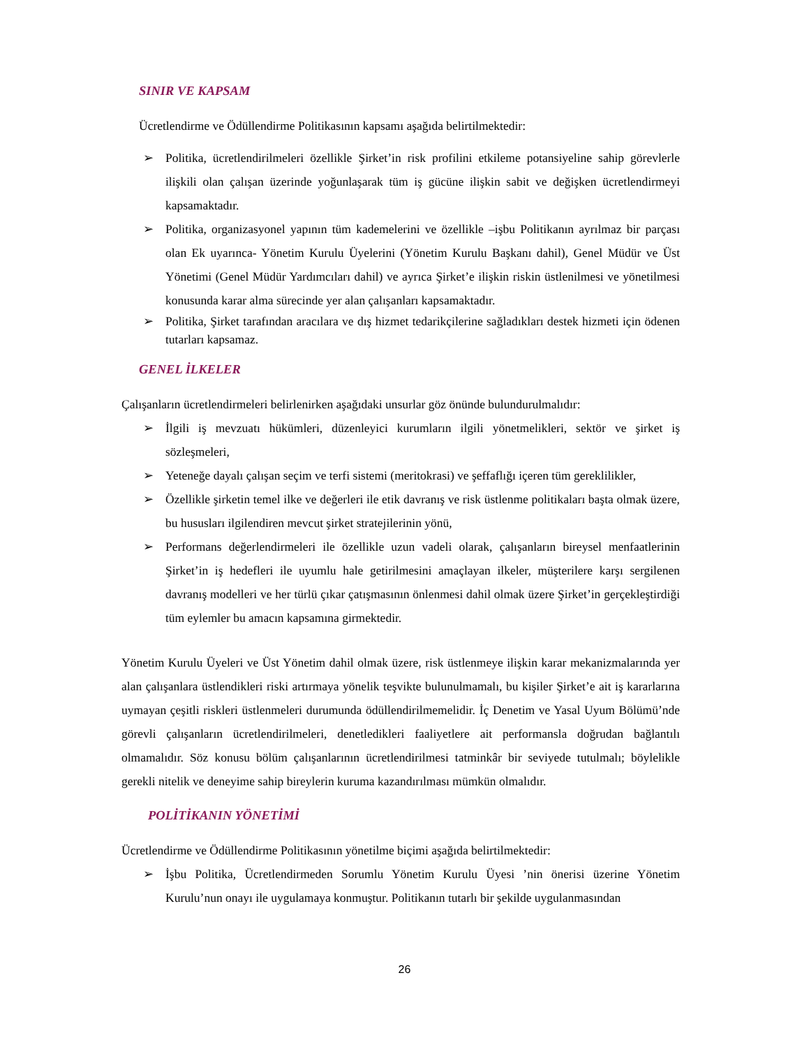SINIR VE KAPSAM
Ücretlendirme ve Ödüllendirme Politikasının kapsamı aşağıda belirtilmektedir:
➢ Politika, ücretlendirilmeleri özellikle Şirket’in risk profilini etkileme potansiyeline sahip görevlerle ilişkili olan çalışan üzerinde yoğunlaşarak tüm iş gücüne ilişkin sabit ve değişken ücretlendirmeyi kapsamaktadır.
➢ Politika, organizasyonel yapının tüm kademelerini ve özellikle –işbu Politikanın ayrılmaz bir parçası olan Ek uyarınca- Yönetim Kurulu Üyelerini (Yönetim Kurulu Başkanı dahil), Genel Müdür ve Üst Yönetimi (Genel Müdür Yardımcıları dahil) ve ayrıca Şirket’e ilişkin riskin üstlenilmesi ve yönetilmesi konusunda karar alma sürecinde yer alan çalışanları kapsamaktadır.
➢ Politika, Şirket tarafından aracılara ve dış hizmet tedarikçilerine sağladıkları destek hizmeti için ödenen tutarları kapsamaz.
GENEL İLKELER
Çalışanların ücretlendirmeleri belirlenirken aşağıdaki unsurlar göz önünde bulundurulmalıdır:
➢ İlgili iş mevzuatı hükümleri, düzenleyici kurumların ilgili yönetmelikleri, sektör ve şirket iş sözleşmeleri,
➢ Yeteneğe dayalı çalışan seçim ve terfi sistemi (meritokrasi) ve şeffaflığı içeren tüm gereklilikler,
➢ Özellikle şirketin temel ilke ve değerleri ile etik davranış ve risk üstlenme politikaları başta olmak üzere, bu hususları ilgilendiren mevcut şirket stratejilerinin yönü,
➢ Performans değerlendirmeleri ile özellikle uzun vadeli olarak, çalışanların bireysel menfaatlerinin Şirket’in iş hedefleri ile uyumlu hale getirilmesini amaçlayan ilkeler, müşterilere karşı sergilenen davranış modelleri ve her türlü çıkar çatışmasının önlenmesi dahil olmak üzere Şirket’in gerçekleştirdiği tüm eylemler bu amacın kapsamına girmektedir.
Yönetim Kurulu Üyeleri ve Üst Yönetim dahil olmak üzere, risk üstlenmeye ilişkin karar mekanizmalarında yer alan çalışanlara üstlendikleri riski artırmaya yönelik teşvikte bulunulmamalı, bu kişiler Şirket’e ait iş kararlarına uymayan çeşitli riskleri üstlenmeleri durumunda ödüllendirilmemelidir. İç Denetim ve Yasal Uyum Bölümü’nde görevli çalışanların ücretlendirilmeleri, denetledikleri faaliyetlere ait performansla doğrudan bağlantılı olmamalıdır. Söz konusu bölüm çalışanlarının ücretlendirilmesi tatminkâr bir seviyede tutulmalı; böylelikle gerekli nitelik ve deneyime sahip bireylerin kuruma kazandırılması mümkün olmalıdır.
POLİTİKANIN YÖNETİMİ
Ücretlendirme ve Ödüllendirme Politikasının yönetilme biçimi aşağıda belirtilmektedir:
➢ İşbu Politika, Ücretlendirmeden Sorumlu Yönetim Kurulu Üyesi ’nin önerisi üzerine Yönetim Kurulu’nun onayı ile uygulamaya konmuştur. Politikanın tutarlı bir şekilde uygulanmasından
26